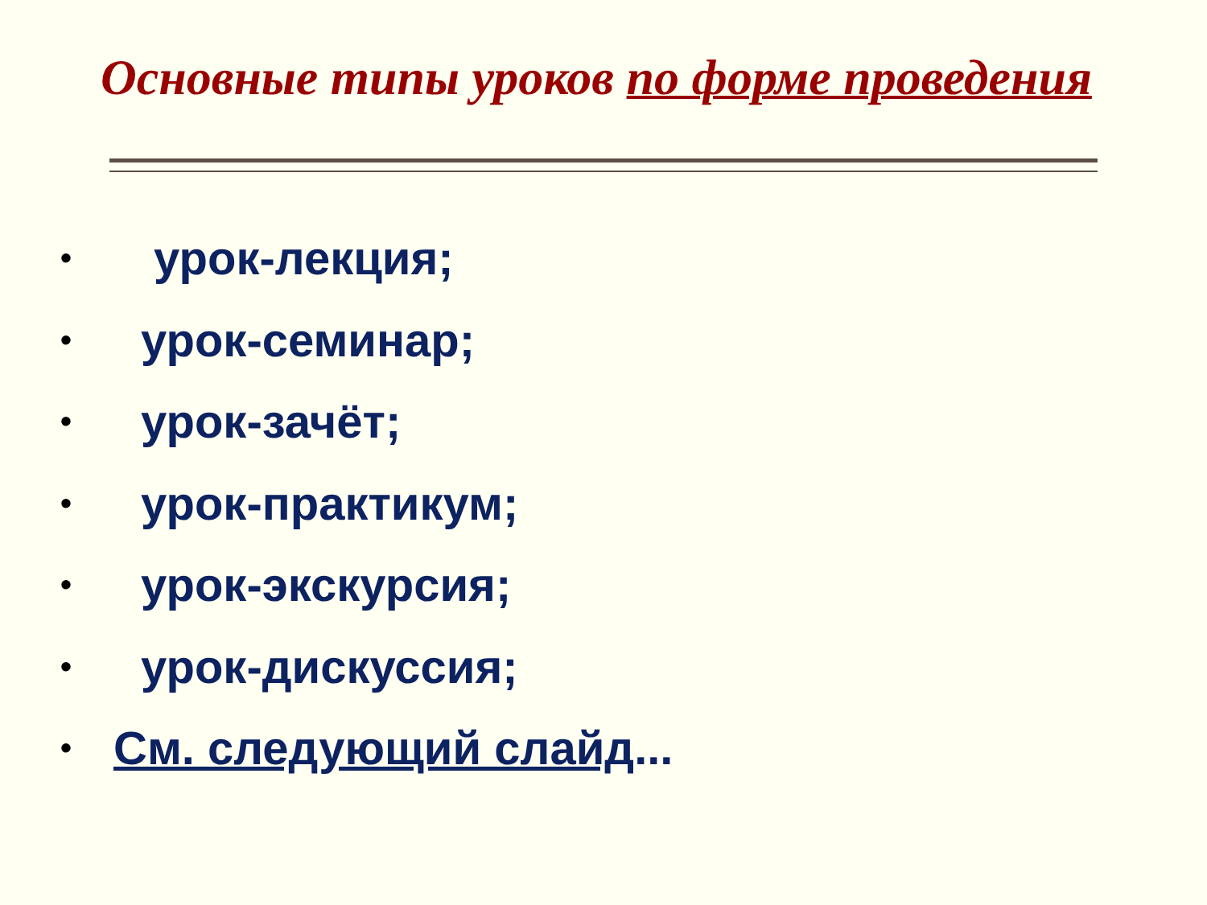Основные типы уроков по форме проведения
• урок-лекция;
• урок-семинар;
• урок-зачёт;
• урок-практикум;
• урок-экскурсия;
• урок-дискуссия;
• См. следующий слайд...